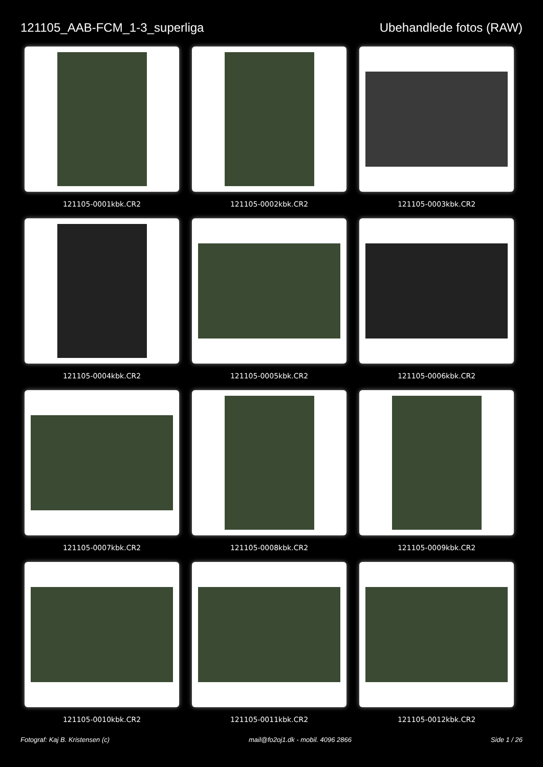121105_AAB-FCM_1-3_superliga Ubehandlede fotos (RAW)
121105-0001kbk.CR2
121105-0002kbk.CR2
121105-0003kbk.CR2
121105-0004kbk.CR2
121105-0005kbk.CR2
121105-0006kbk.CR2
121105-0007kbk.CR2
121105-0008kbk.CR2
121105-0009kbk.CR2
121105-0010kbk.CR2
121105-0011kbk.CR2
121105-0012kbk.CR2
Fotograf: Kaj B. Kristensen (c) mail@fo2oj1.dk - mobil. 4096 2866 Side 1 / 26